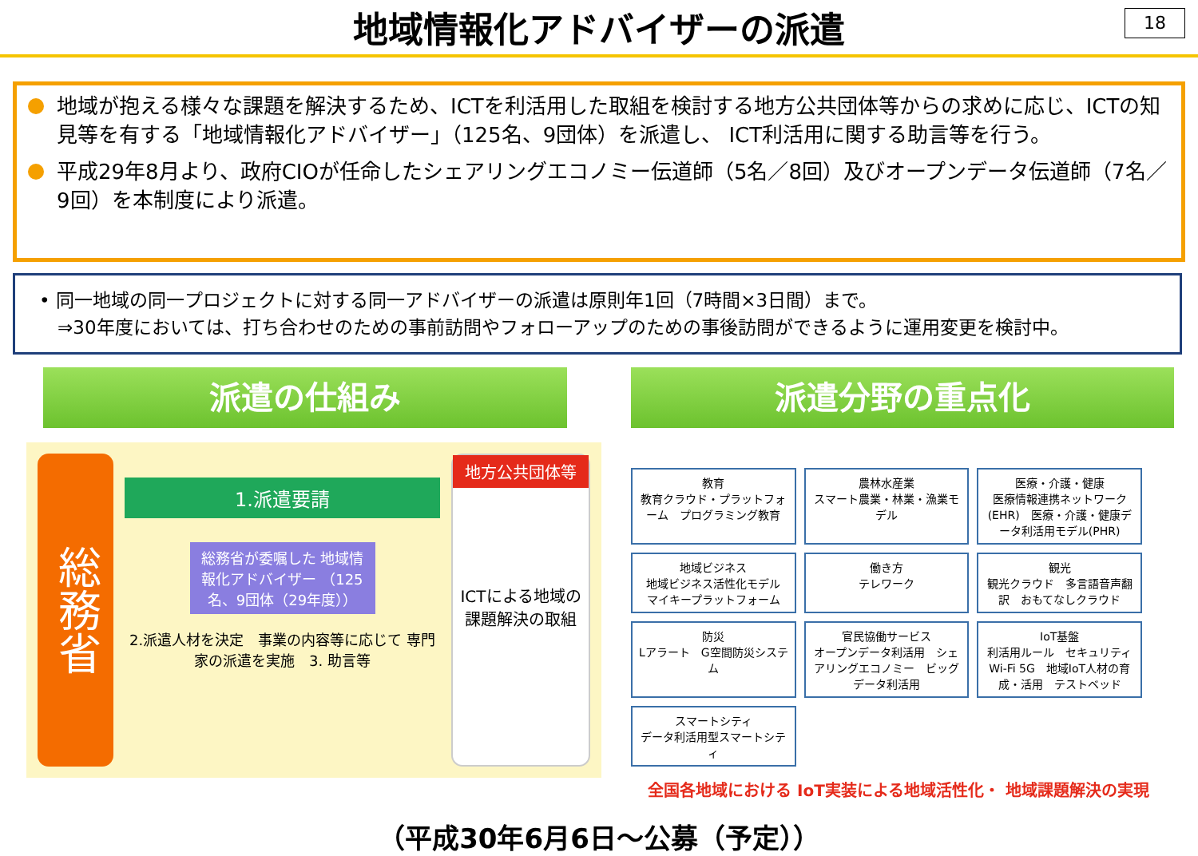地域情報化アドバイザーの派遣
18
地域が抱える様々な課題を解決するため、ICTを利活用した取組を検討する地方公共団体等からの求めに応じ、ICTの知見等を有する「地域情報化アドバイザー」（125名、9団体）を派遣し、 ICT利活用に関する助言等を行う。
平成29年8月より、政府CIOが任命したシェアリングエコノミー伝道師（5名／8回）及びオープンデータ伝道師（7名／9回）を本制度により派遣。
• 同一地域の同一プロジェクトに対する同一アドバイザーの派遣は原則年1回（7時間×3日間）まで。
　⇒30年度においては、打ち合わせのための事前訪問やフォローアップのための事後訪問ができるように運用変更を検討中。
派遣の仕組み
総務省
1.派遣要請
総務省が委嘱した 地域情報化アドバイザー （125名、9団体（29年度））
2.派遣人材を決定　事業の内容等に応じて 専門家の派遣を実施　3. 助言等
地方公共団体等
ICTによる地域の 課題解決の取組
派遣分野の重点化
教育
教育クラウド・プラットフォーム　プログラミング教育
農林水産業
スマート農業・林業・漁業モデル
医療・介護・健康
医療情報連携ネットワーク(EHR)　医療・介護・健康データ利活用モデル(PHR)
地域ビジネス
地域ビジネス活性化モデル　マイキープラットフォーム
働き方
テレワーク
観光
観光クラウド　多言語音声翻訳　おもてなしクラウド
防災
Lアラート　G空間防災システム
官民協働サービス
オープンデータ利活用　シェアリングエコノミー　ビッグデータ利活用
IoT基盤
利活用ルール　セキュリティ　Wi-Fi 5G　地域IoT人材の育成・活用　テストベッド
スマートシティ
データ利活用型スマートシティ
全国各地域における IoT実装による地域活性化・ 地域課題解決の実現
（平成30年6月6日～公募（予定））